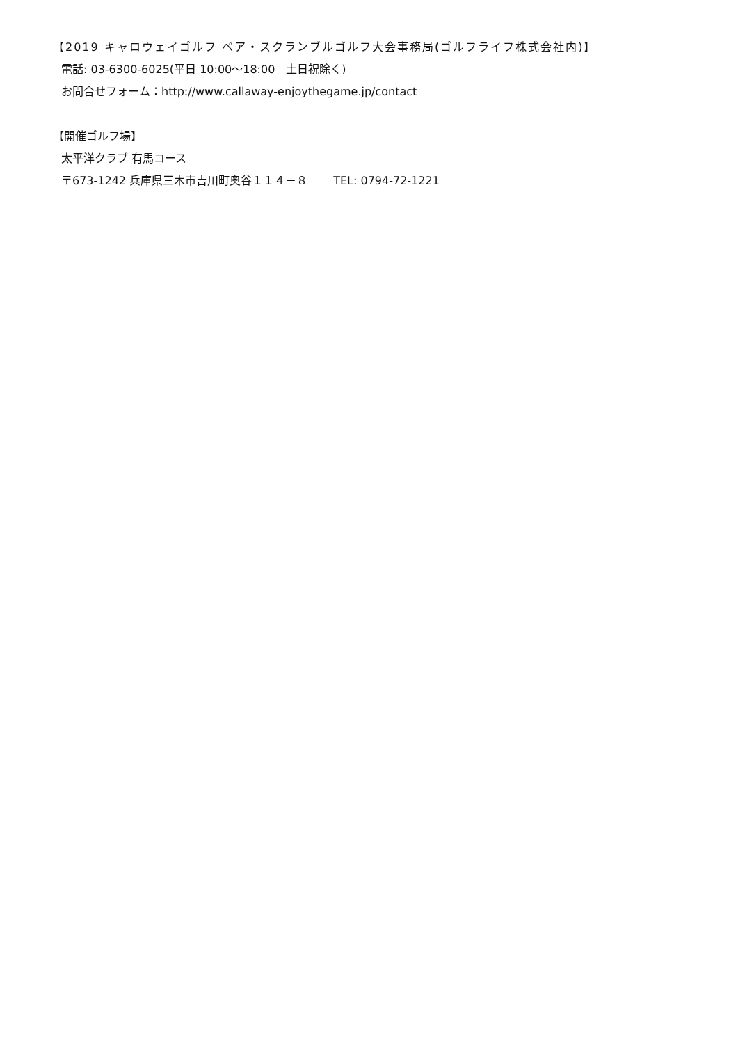【2019 キャロウェイゴルフ ペア・スクランブルゴルフ大会事務局(ゴルフライフ株式会社内)】
電話: 03-6300-6025(平日 10:00～18:00　土日祝除く)
お問合せフォーム：http://www.callaway-enjoythegame.jp/contact
【開催ゴルフ場】
太平洋クラブ 有馬コース
〒673-1242 兵庫県三木市吉川町奥谷１１４－８　　 TEL: 0794-72-1221